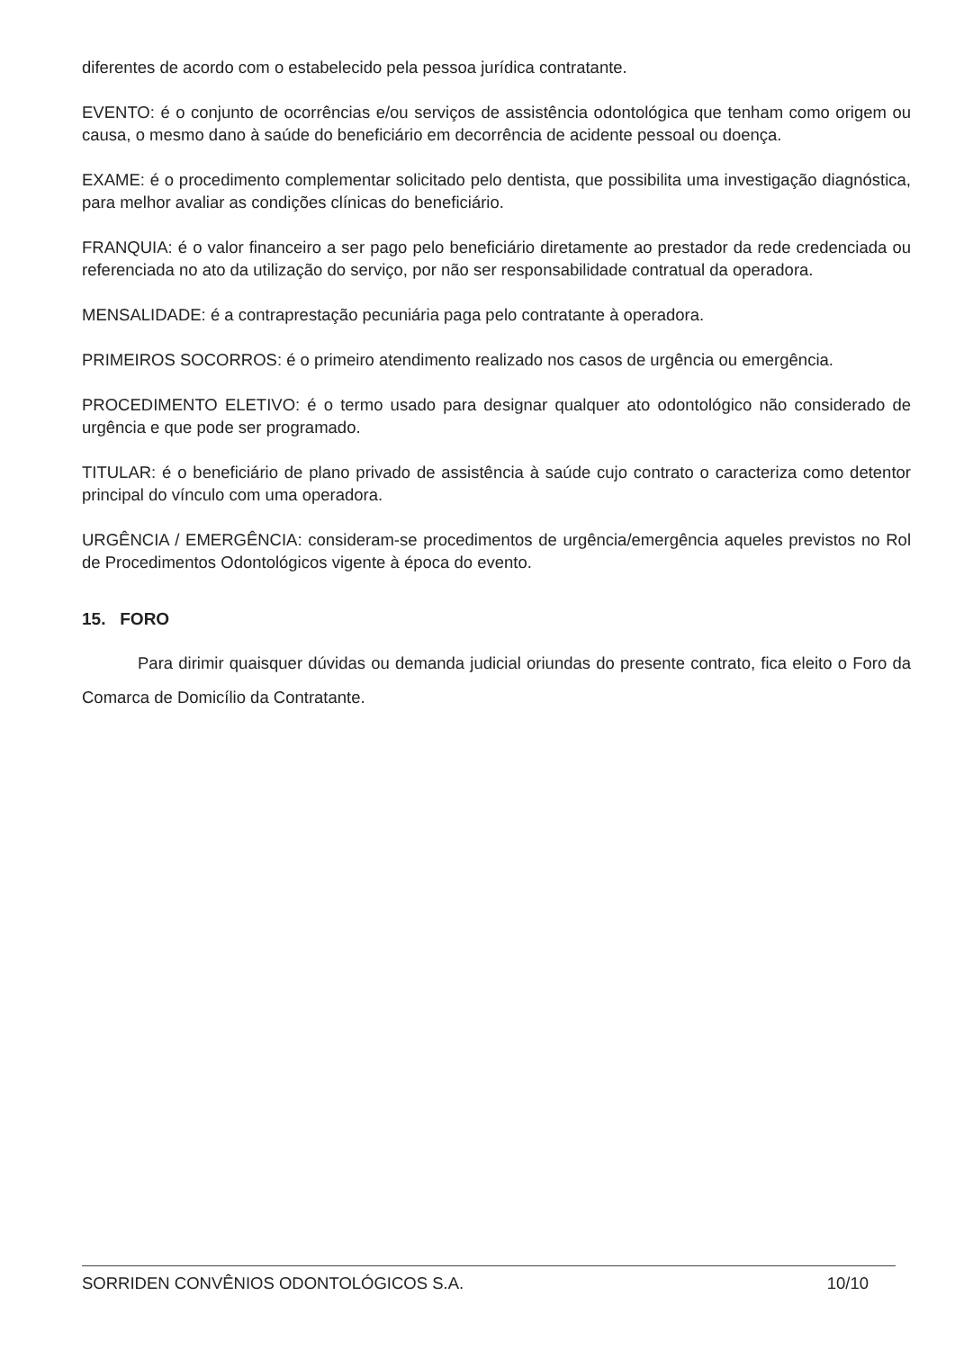diferentes de acordo com o estabelecido pela pessoa jurídica contratante.
EVENTO: é o conjunto de ocorrências e/ou serviços de assistência odontológica que tenham como origem ou causa, o mesmo dano à saúde do beneficiário em decorrência de acidente pessoal ou doença.
EXAME: é o procedimento complementar solicitado pelo dentista, que possibilita uma investigação diagnóstica, para melhor avaliar as condições clínicas do beneficiário.
FRANQUIA: é o valor financeiro a ser pago pelo beneficiário diretamente ao prestador da rede credenciada ou referenciada no ato da utilização do serviço, por não ser responsabilidade contratual da operadora.
MENSALIDADE: é a contraprestação pecuniária paga pelo contratante à operadora.
PRIMEIROS SOCORROS: é o primeiro atendimento realizado nos casos de urgência ou emergência.
PROCEDIMENTO ELETIVO: é o termo usado para designar qualquer ato odontológico não considerado de urgência e que pode ser programado.
TITULAR: é o beneficiário de plano privado de assistência à saúde cujo contrato o caracteriza como detentor principal do vínculo com uma operadora.
URGÊNCIA / EMERGÊNCIA: consideram-se procedimentos de urgência/emergência aqueles previstos no Rol de Procedimentos Odontológicos vigente à época do evento.
15. FORO
Para dirimir quaisquer dúvidas ou demanda judicial oriundas do presente contrato, fica eleito o Foro da Comarca de Domicílio da Contratante.
SORRIDEN CONVÊNIOS ODONTOLÓGICOS S.A. 10/10